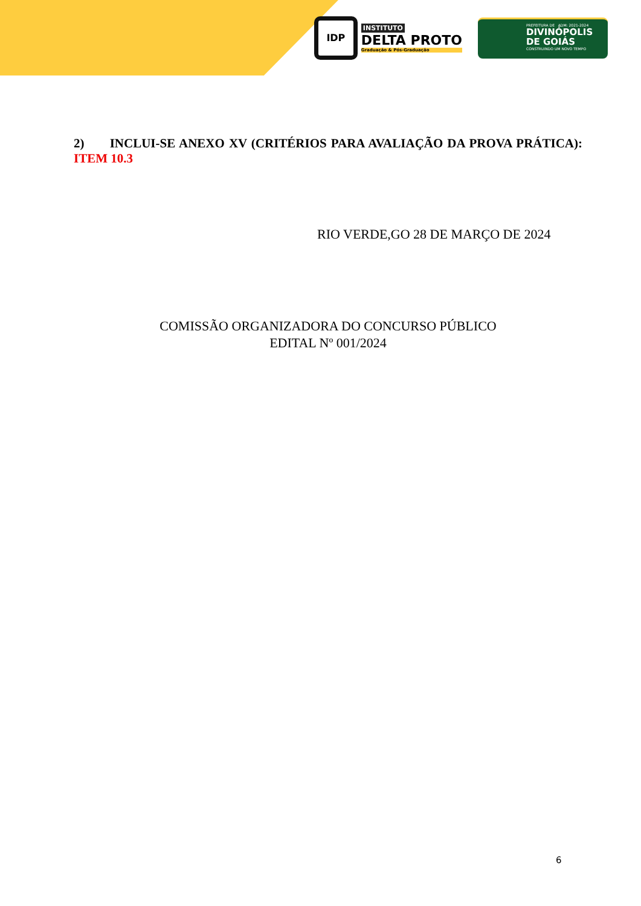IDP
INSTITUTO
DELTA PROTO
Graduação & Pós-Graduação
PREFEITURA DE ADM: 2021-2024
DIVINÓPOLIS
DE GOIÁS
CONSTRUINDO UM NOVO TEMPO
2) INCLUI-SE ANEXO XV (CRITÉRIOS PARA AVALIAÇÃO DA PROVA PRÁTICA): ITEM 10.3
RIO VERDE,GO 28 DE MARÇO DE 2024
COMISSÃO ORGANIZADORA DO CONCURSO PÚBLICO
EDITAL Nº 001/2024
6